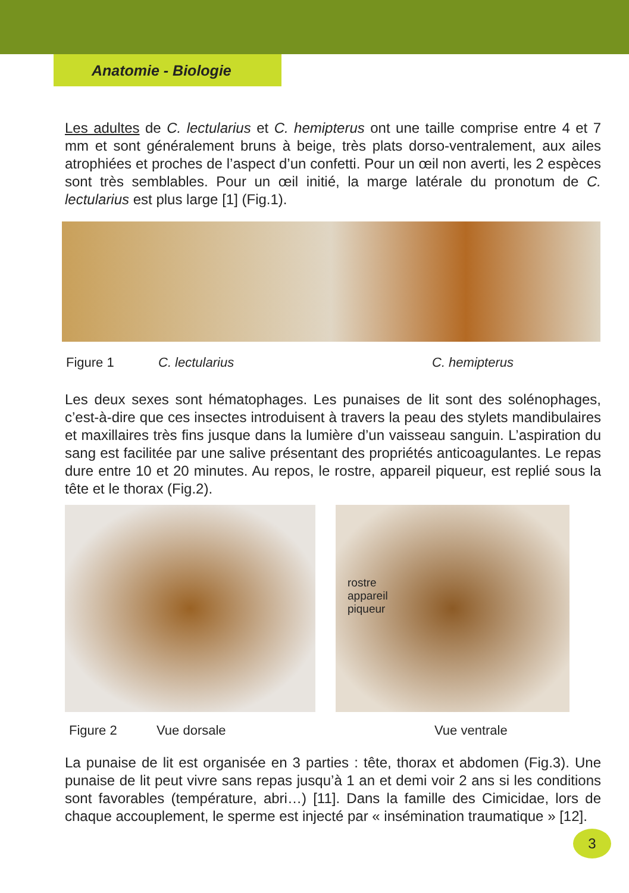Anatomie - Biologie
Les adultes de C. lectularius et C. hemipterus ont une taille comprise entre 4 et 7 mm et sont généralement bruns à beige, très plats dorso-ventralement, aux ailes atrophiées et proches de l’aspect d’un confetti. Pour un œil non averti, les 2 espèces sont très semblables. Pour un œil initié, la marge latérale du pronotum de C. lectularius est plus large [1] (Fig.1).
Figure 1 C. lectularius C. hemipterus
Les deux sexes sont hématophages. Les punaises de lit sont des solénophages, c’est-à-dire que ces insectes introduisent à travers la peau des stylets mandibulaires et maxillaires très fins jusque dans la lumière d’un vaisseau sanguin. L’aspiration du sang est facilitée par une salive présentant des propriétés anticoagulantes. Le repas dure entre 10 et 20 minutes. Au repos, le rostre, appareil piqueur, est replié sous la tête et le thorax (Fig.2).
rostre
appareil
piqueur
Figure 2 Vue dorsale Vue ventrale
La punaise de lit est organisée en 3 parties : tête, thorax et abdomen (Fig.3). Une punaise de lit peut vivre sans repas jusqu’à 1 an et demi voir 2 ans si les conditions sont favorables (température, abri…) [11]. Dans la famille des Cimicidae, lors de chaque accouplement, le sperme est injecté par « insémination traumatique » [12].
3